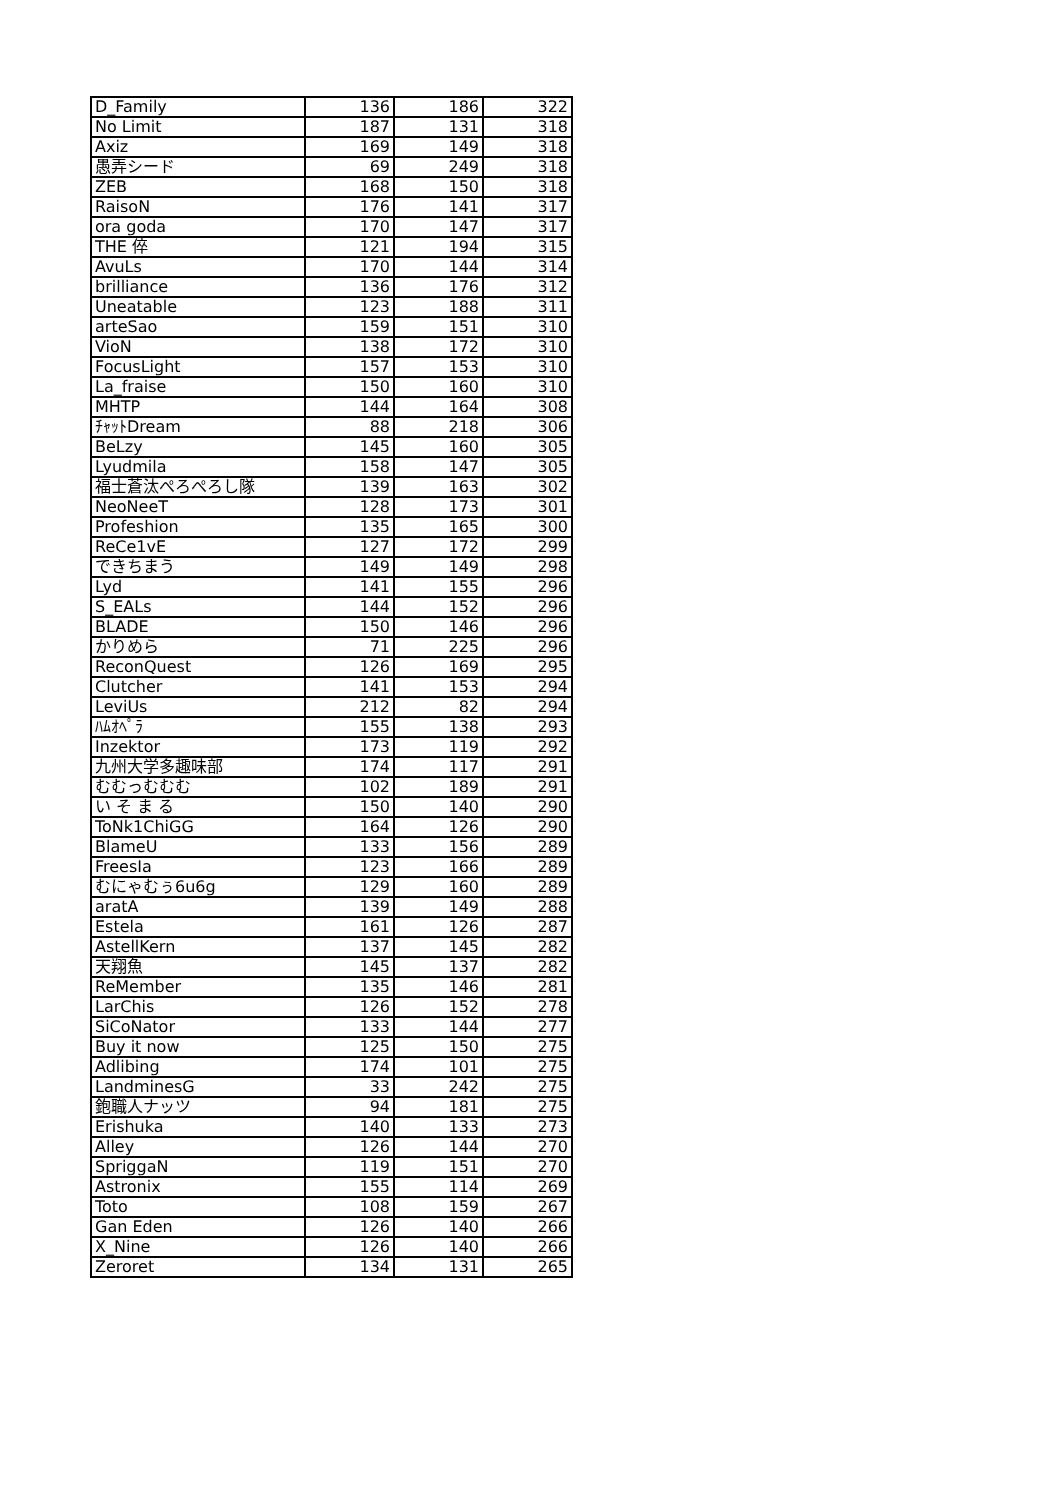| D_Family | 136 | 186 | 322 |
| No Limit | 187 | 131 | 318 |
| Axiz | 169 | 149 | 318 |
| 愚弄シード | 69 | 249 | 318 |
| ZEB | 168 | 150 | 318 |
| RaisoN | 176 | 141 | 317 |
| ora goda | 170 | 147 | 317 |
| THE 倅 | 121 | 194 | 315 |
| AvuLs | 170 | 144 | 314 |
| brilliance | 136 | 176 | 312 |
| Uneatable | 123 | 188 | 311 |
| arteSao | 159 | 151 | 310 |
| VioN | 138 | 172 | 310 |
| FocusLight | 157 | 153 | 310 |
| La_fraise | 150 | 160 | 310 |
| MHTP | 144 | 164 | 308 |
| ﾁｬｯﾄDream | 88 | 218 | 306 |
| BeLzy | 145 | 160 | 305 |
| Lyudmila | 158 | 147 | 305 |
| 福士蒼汰ぺろぺろし隊 | 139 | 163 | 302 |
| NeoNeeT | 128 | 173 | 301 |
| Profeshion | 135 | 165 | 300 |
| ReCe1vE | 127 | 172 | 299 |
| できちまう | 149 | 149 | 298 |
| Lyd | 141 | 155 | 296 |
| S_EALs | 144 | 152 | 296 |
| BLADE | 150 | 146 | 296 |
| かりめら | 71 | 225 | 296 |
| ReconQuest | 126 | 169 | 295 |
| Clutcher | 141 | 153 | 294 |
| LeviUs | 212 | 82 | 294 |
| ﾊﾑｵﾍﾟﾗ | 155 | 138 | 293 |
| Inzektor | 173 | 119 | 292 |
| 九州大学多趣味部 | 174 | 117 | 291 |
| むむっむむむ | 102 | 189 | 291 |
| い そ ま る | 150 | 140 | 290 |
| ToNk1ChiGG | 164 | 126 | 290 |
| BlameU | 133 | 156 | 289 |
| FreesIa | 123 | 166 | 289 |
| むにゃむぅ6u6g | 129 | 160 | 289 |
| aratA | 139 | 149 | 288 |
| Estela | 161 | 126 | 287 |
| AstellKern | 137 | 145 | 282 |
| 天翔魚 | 145 | 137 | 282 |
| ReMember | 135 | 146 | 281 |
| LarChis | 126 | 152 | 278 |
| SiCoNator | 133 | 144 | 277 |
| Buy it now | 125 | 150 | 275 |
| Adlibing | 174 | 101 | 275 |
| LandminesG | 33 | 242 | 275 |
| 鉋職人ナッツ | 94 | 181 | 275 |
| Erishuka | 140 | 133 | 273 |
| Alley | 126 | 144 | 270 |
| SpriggaN | 119 | 151 | 270 |
| Astronix | 155 | 114 | 269 |
| Toto | 108 | 159 | 267 |
| Gan Eden | 126 | 140 | 266 |
| X_Nine | 126 | 140 | 266 |
| Zeroret | 134 | 131 | 265 |